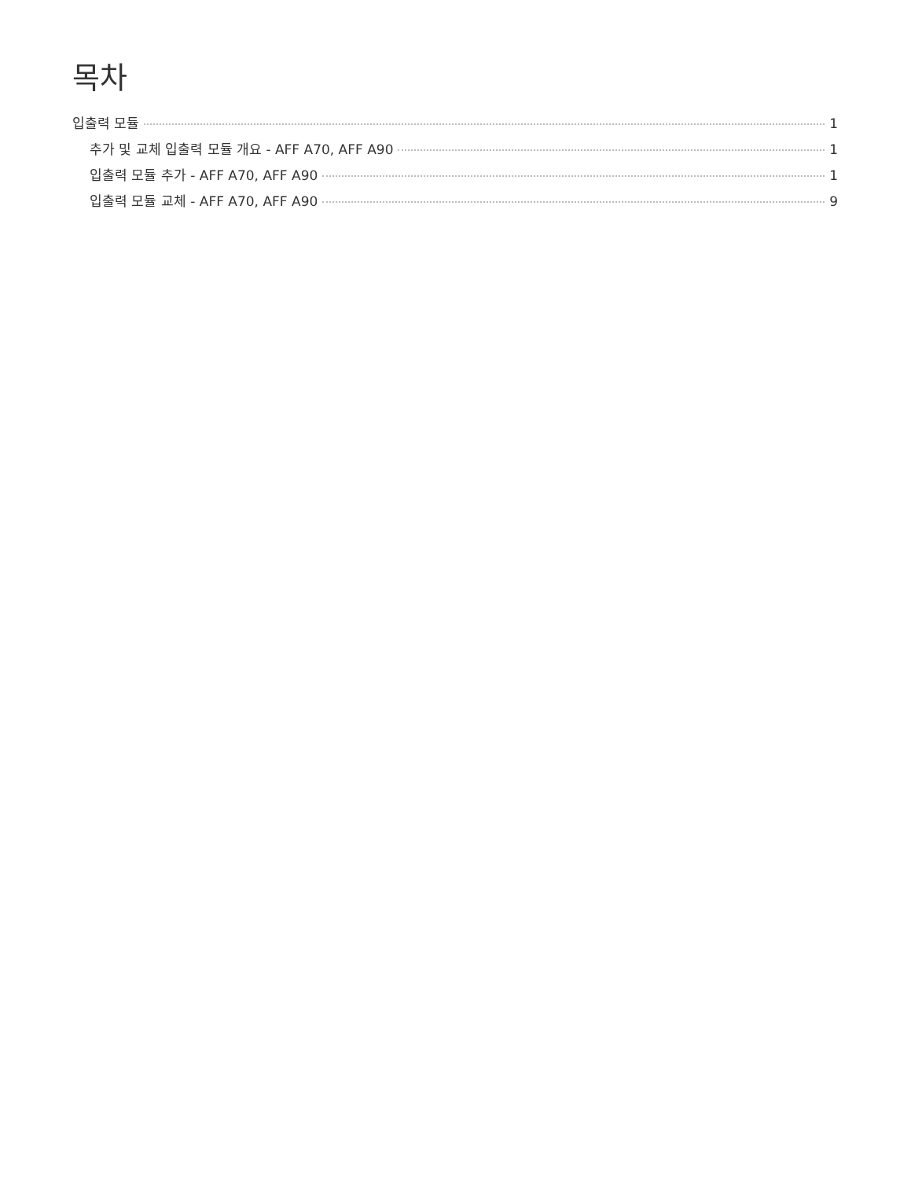목차
입출력 모듈 1
추가 및 교체 입출력 모듈 개요 - AFF A70, AFF A90 1
입출력 모듈 추가 - AFF A70, AFF A90 1
입출력 모듈 교체 - AFF A70, AFF A90 9